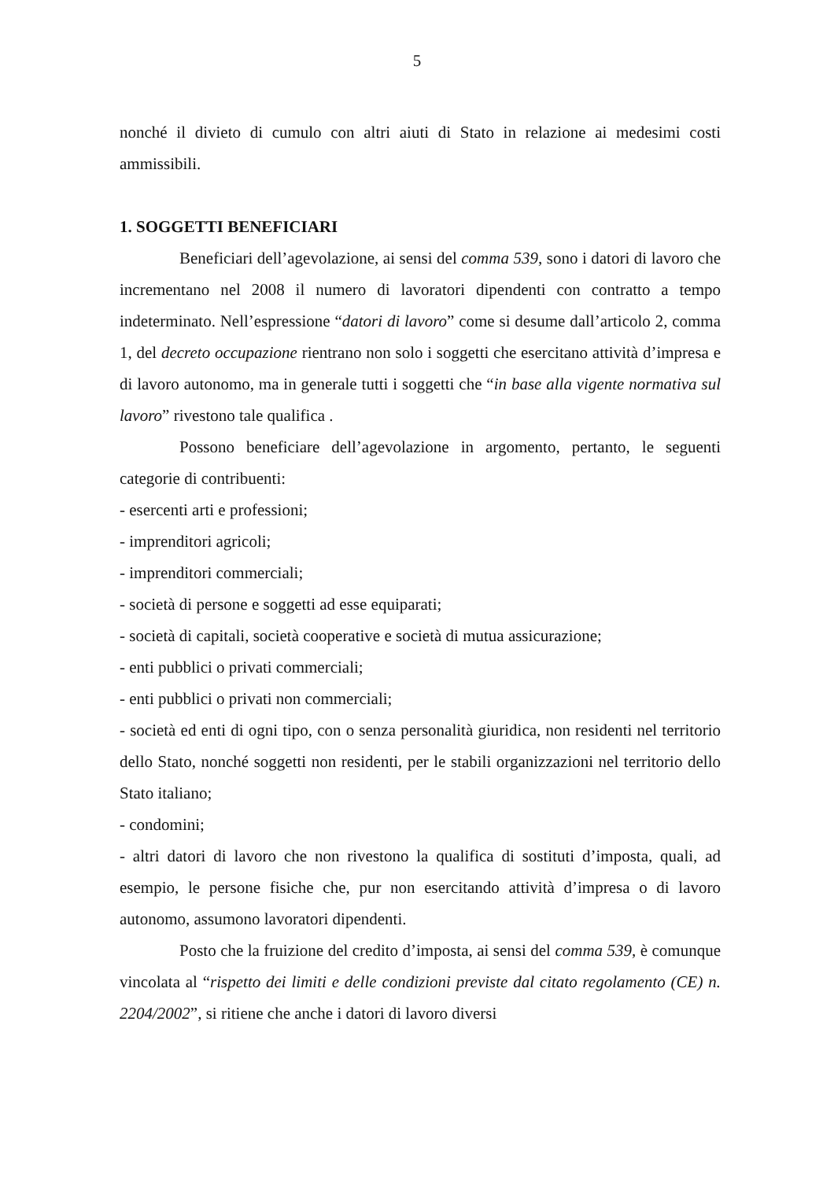5
nonché il divieto di cumulo con altri aiuti di Stato in relazione ai medesimi costi ammissibili.
1. SOGGETTI BENEFICIARI
Beneficiari dell’agevolazione, ai sensi del comma 539, sono i datori di lavoro che incrementano nel 2008 il numero di lavoratori dipendenti con contratto a tempo indeterminato. Nell’espressione “datori di lavoro” come si desume dall’articolo 2, comma 1, del decreto occupazione rientrano non solo i soggetti che esercitano attività d’impresa e di lavoro autonomo, ma in generale tutti i soggetti che “in base alla vigente normativa sul lavoro” rivestono tale qualifica .
Possono beneficiare dell’agevolazione in argomento, pertanto, le seguenti categorie di contribuenti:
- esercenti arti e professioni;
- imprenditori agricoli;
- imprenditori commerciali;
- società di persone e soggetti ad esse equiparati;
- società di capitali, società cooperative e società di mutua assicurazione;
- enti pubblici o privati commerciali;
- enti pubblici o privati non commerciali;
- società ed enti di ogni tipo, con o senza personalità giuridica, non residenti nel territorio dello Stato, nonché soggetti non residenti, per le stabili organizzazioni nel territorio dello Stato italiano;
- condomini;
- altri datori di lavoro che non rivestono la qualifica di sostituti d’imposta, quali, ad esempio, le persone fisiche che, pur non esercitando attività d’impresa o di lavoro autonomo, assumono lavoratori dipendenti.
Posto che la fruizione del credito d’imposta, ai sensi del comma 539, è comunque vincolata al “rispetto dei limiti e delle condizioni previste dal citato regolamento (CE) n. 2204/2002”, si ritiene che anche i datori di lavoro diversi